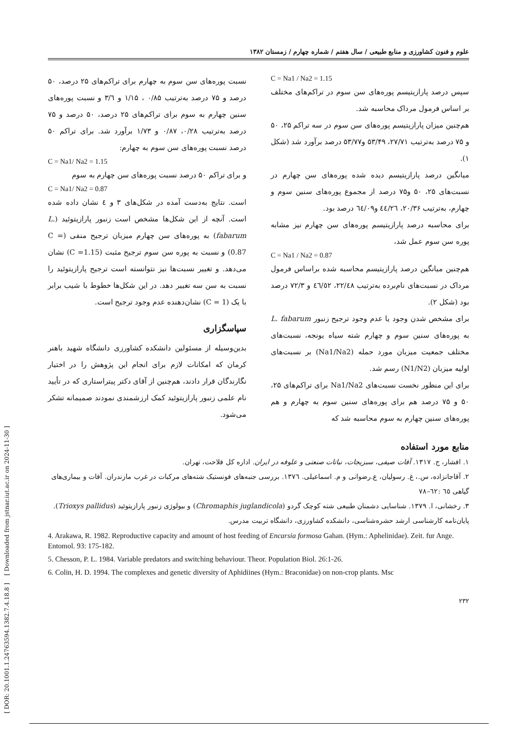[ DOR: 20.1001.1.24763594.1382.7.4.18.8 ] [ Downloaded from jstnar.iut.ac.ir on 2024-11-30 ]
علوم و فنون کشاورزی و منابع طبیعی / سال هفتم / شماره چهارم / زمستان ۱۳۸۲
C = Na1 / Na2 = 1.15
سپس درصد پارازیتیسم پوره‌های سن سوم در تراکم‌های مختلف بر اساس فرمول مرداک محاسبه شد.
هم‌چنین میزان پارازیتیسم پوره‌های سن سوم در سه تراکم ۲۵، ۵۰ و ۷۵ درصد به‌ترتیب ۲۷/۷۱، ۵۳/۴۹ و۵۳/۷۷ درصد برآورد شد (شکل ۱).
میانگین درصد پارازیتیسم دیده شده پوره‌های سن چهارم در نسبت‌های ۲۵، ۵۰ و۷۵ درصد از مجموع پوره‌های سنین سوم و چهارم، به‌ترتیب ۲۰/۳۶، ٤٤/۲٦ و٦٤/۰۹ درصد بود.
برای محاسبه درصد پارازیتیسم پوره‌های سن چهارم نیز مشابه پوره سن سوم عمل شد،
C = Na1 / Na2 = 0.87
هم‌چنین میانگین درصد پارازیتیسم محاسبه شده براساس فرمول مرداک در نسبت‌های نام‌برده به‌ترتیب ۲۲/٤۸، ٤٦/٥۲ و ۷۲/۳ درصد بود (شکل ۲).
برای مشخص شدن وجود یا عدم وجود ترجیح زنبور L. fabarum به پوره‌های سنین سوم و چهارم شته سیاه یونجه، نسبت‌های مختلف جمعیت میزبان مورد حمله (Na1/Na2) بر نسبت‌های اولیه میزبان (N1/N2) رسم شد.
برای این منظور نخست نسبت‌های Na1/Na2 برای تراکم‌های ۲۵، ۵۰ و ۷۵ درصد هم برای پوره‌های سنین سوم به چهارم و هم پوره‌های سنین چهارم به سوم محاسبه شد که
نسبت پوره‌های سن سوم به چهارم برای تراکم‌های ۲۵ درصد، ۵۰ درصد و ۷۵ درصد به‌ترتیب ۰/۸۵ ، ۱/۱۵ و ۳/٦ و نسبت پوره‌های سنین چهارم به سوم برای تراکم‌های ۲۵ درصد، ۵۰ درصد و ۷۵ درصد به‌ترتیب ۰/۲۸، ۰/۸۷ و ۱/۷۳ برآورد شد. برای تراکم ۵۰ درصد نسبت پوره‌های سن سوم به چهارم:
C = Na1/ Na2 = 1.15
و برای تراکم ۵۰ درصد نسبت پوره‌های سن چهارم به سوم
C = Na1/ Na2 = 0.87
است. نتایج به‌دست آمده در شکل‌های ۳ و ٤ نشان داده شده است. آنچه از این شکل‌ها مشخص است زنبور پارازیتوئید (L. fabarum) به پوره‌های سن چهارم میزبان ترجیح منفی (C = 0.87) و نسبت به پوره سن سوم ترجیح مثبت (C =1.15) نشان می‌دهد. و تغییر نسبت‌ها نیز نتوانسته است ترجیح پارازیتوئید را نسبت به سن سه تغییر دهد. در این شکل‌ها خطوط با شیب برابر با یک (C = 1) نشان‌دهنده عدم وجود ترجیح است.
سپاسگزاری
بدین‌وسیله از مسئولین دانشکده کشاورزی دانشگاه شهید باهنر کرمان که امکانات لازم برای انجام این پژوهش را در اختیار نگارندگان قرار دادند، هم‌چنین از آقای دکتر پیتراستاری که در تأیید نام علمی زنبور پارازیتوئید کمک ارزشمندی نمودند صمیمانه تشکر می‌شود.
منابع مورد استفاده
۱. افشار، ج. ۱۳۱۷. آفات صیفی، سبزیجات، نباتات صنعتی و علوفه در ایران. اداره کل فلاحت، تهران.
۲. آقاجانزاده، س.، غ. رسولیان، ع.رضوانی و م. اسماعیلی. ۱۳۷٦. بررسی جنبه‌های فونستیک شته‌های مرکبات در غرب مازندران. آفات و بیماری‌های گیاهی ٦٥ :٦۲–۷۸
۳. رخشانی، ا. ۱۳۷۹. شناسایی دشمنان طبیعی شته کوچک گردو (Chromaphis juglandicola) و بیولوژی زنبور پارازیتوئید (Trioxys pallidus). پایان‌نامه کارشناسی ارشد حشره‌شناسی، دانشکده کشاورزی، دانشگاه تربیت مدرس.
4. Arakawa, R. 1982. Reproductive capacity and amount of host feeding of Encarsia formosa Gahan. (Hym.: Aphelinidae). Zeit. fur Ange. Entomol. 93: 175-182.
5. Chesson, P. L. 1984. Variable predators and switching behaviour. Theor. Population Biol. 26:1-26.
6. Colin, H. D. 1994. The complexes and genetic diversity of Aphidiines (Hym.: Braconidae) on non-crop plants. Msc
۲۳۲